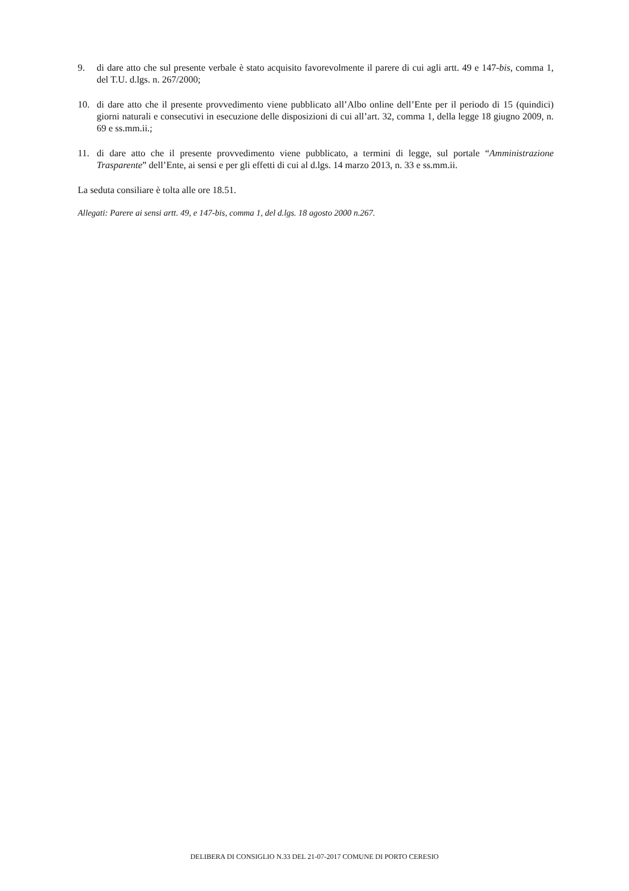9. di dare atto che sul presente verbale è stato acquisito favorevolmente il parere di cui agli artt. 49 e 147-bis, comma 1, del T.U. d.lgs. n. 267/2000;
10. di dare atto che il presente provvedimento viene pubblicato all’Albo online dell’Ente per il periodo di 15 (quindici) giorni naturali e consecutivi in esecuzione delle disposizioni di cui all’art. 32, comma 1, della legge 18 giugno 2009, n. 69 e ss.mm.ii.;
11. di dare atto che il presente provvedimento viene pubblicato, a termini di legge, sul portale “Amministrazione Trasparente” dell’Ente, ai sensi e per gli effetti di cui al d.lgs. 14 marzo 2013, n. 33 e ss.mm.ii.
La seduta consiliare è tolta alle ore 18.51.
Allegati: Parere ai sensi artt. 49, e 147-bis, comma 1, del d.lgs. 18 agosto 2000 n.267.
DELIBERA DI CONSIGLIO N.33 DEL 21-07-2017 COMUNE DI PORTO CERESIO